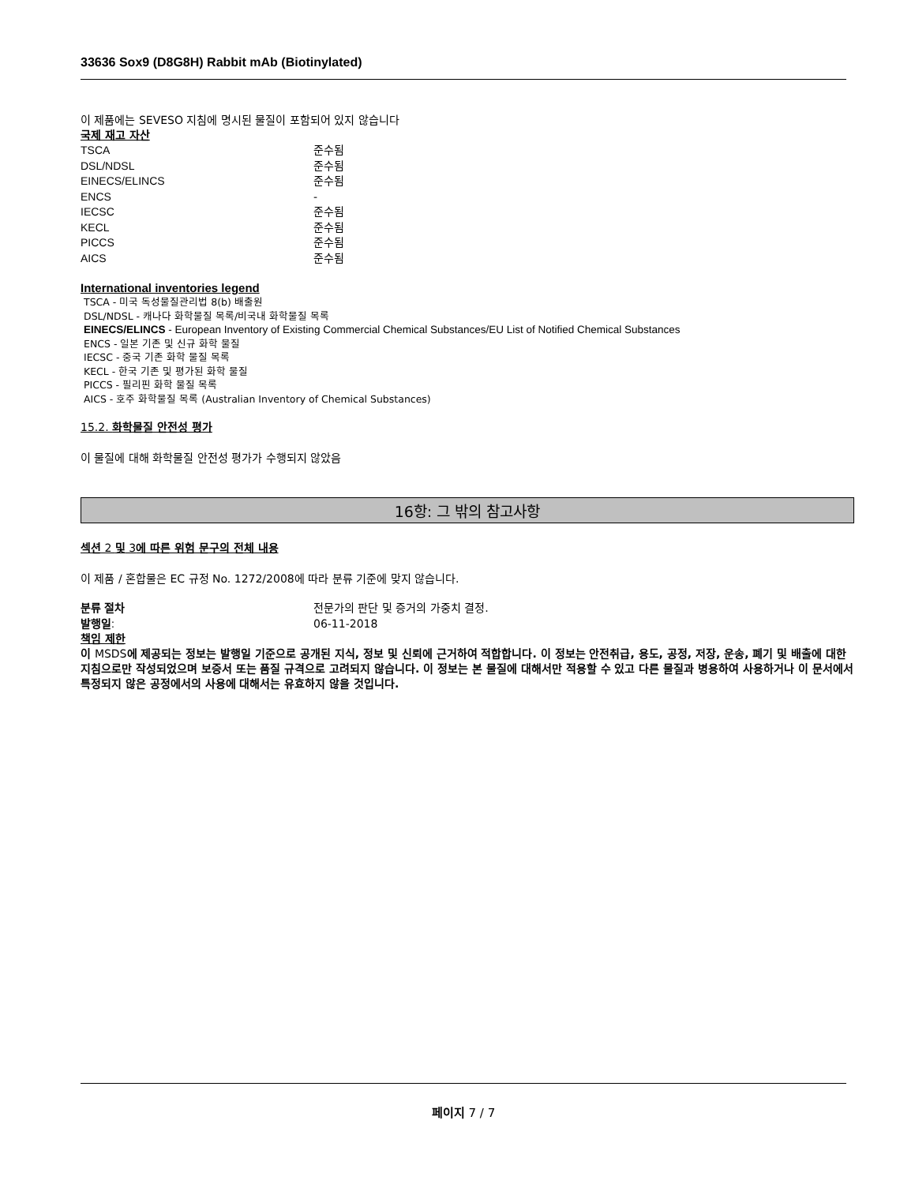33636 Sox9 (D8G8H) Rabbit mAb (Biotinylated)
이 제품에는 SEVESO 지침에 명시된 물질이 포함되어 있지 않습니다
국제 재고 자산
| TSCA | 준수됨 |
| DSL/NDSL | 준수됨 |
| EINECS/ELINCS | 준수됨 |
| ENCS | - |
| IECSC | 준수됨 |
| KECL | 준수됨 |
| PICCS | 준수됨 |
| AICS | 준수됨 |
International inventories legend
TSCA - 미국 독성물질관리법 8(b) 배출원
DSL/NDSL - 캐나다 화학물질 목록/비국내 화학물질 목록
EINECS/ELINCS - European Inventory of Existing Commercial Chemical Substances/EU List of Notified Chemical Substances
ENCS - 일본 기존 및 신규 화학 물질
IECSC - 중국 기존 화학 물질 목록
KECL - 한국 기존 및 평가된 화학 물질
PICCS - 필리핀 화학 물질 목록
AICS - 호주 화학물질 목록 (Australian Inventory of Chemical Substances)
15.2. 화학물질 안전성 평가
이 물질에 대해 화학물질 안전성 평가가 수행되지 않았음
16항: 그 밖의 참고사항
섹션 2 및 3에 따른 위험 문구의 전체 내용
이 제품 / 혼합물은 EC 규정 No. 1272/2008에 따라 분류 기준에 맞지 않습니다.
| 분류 절차 | 전문가의 판단 및 증거의 가중치 결정. |
| 발행일 : | 06-11-2018 |
책임 제한
이 MSDS에 제공되는 정보는 발행일 기준으로 공개된 지식, 정보 및 신뢰에 근거하여 적합합니다. 이 정보는 안전취급, 용도, 공정, 저장, 운송, 폐기 및 배출에 대한 지침으로만 작성되었으며 보증서 또는 품질 규격으로 고려되지 않습니다. 이 정보는 본 물질에 대해서만 적용할 수 있고 다른 물질과 병용하여 사용하거나 이 문서에서 특정되지 않은 공정에서의 사용에 대해서는 유효하지 않을 것입니다.
페이지 7 / 7